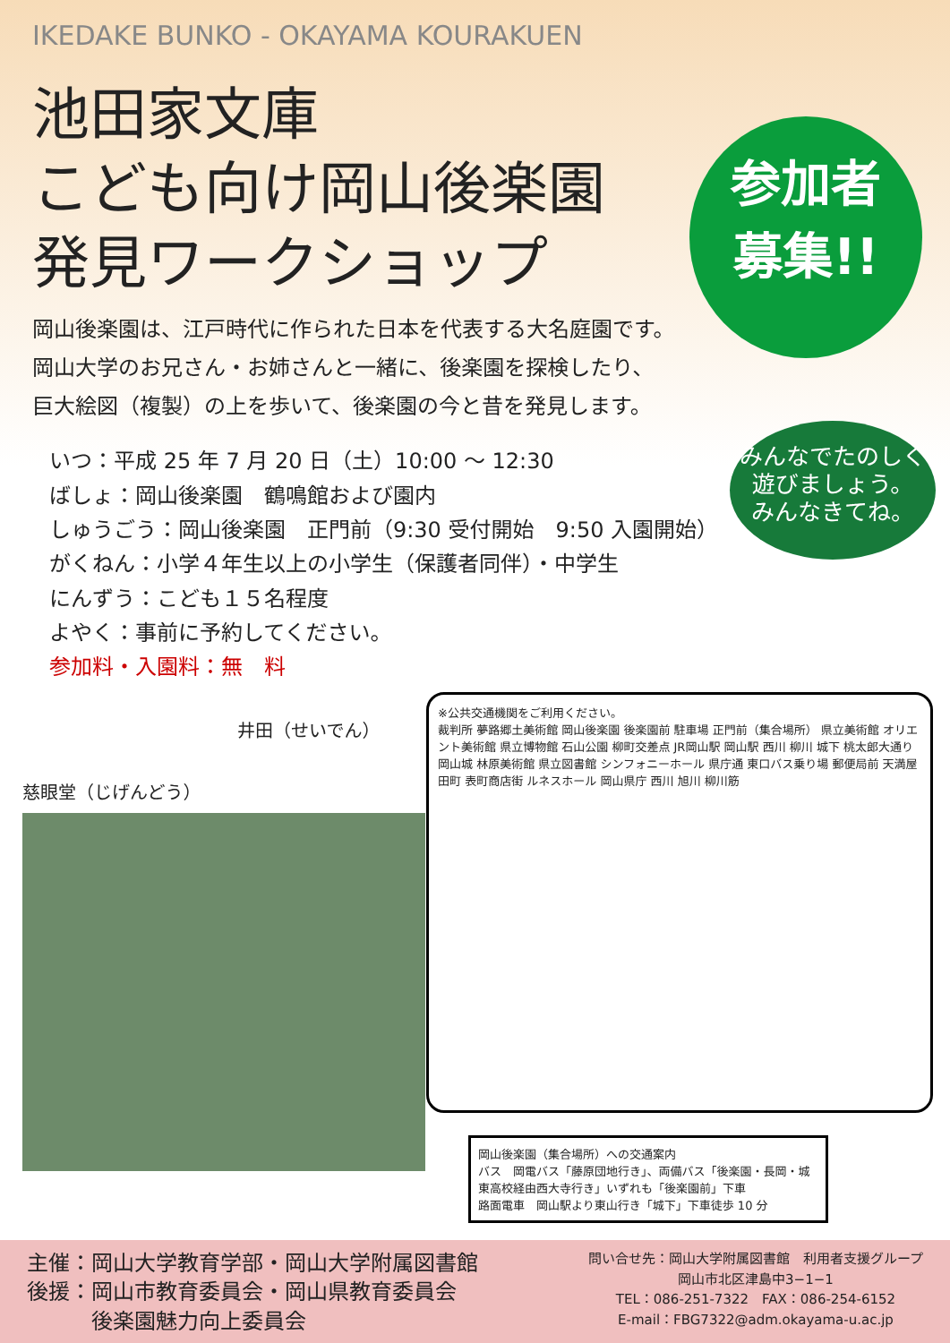IKEDAKE BUNKO - OKAYAMA KOURAKUEN
池田家文庫
こども向け岡山後楽園
発見ワークショップ
岡山後楽園は、江戸時代に作られた日本を代表する大名庭園です。
岡山大学のお兄さん・お姉さんと一緒に、後楽園を探検したり、
巨大絵図（複製）の上を歩いて、後楽園の今と昔を発見します。
いつ：平成 25 年 7 月 20 日（土）10:00 ～ 12:30
ばしょ：岡山後楽園　鶴鳴館および園内
しゅうごう：岡山後楽園　正門前（9:30 受付開始　9:50 入園開始）
がくねん：小学４年生以上の小学生（保護者同伴）・中学生
にんずう：こども１５名程度
よやく：事前に予約してください。
参加料・入園料：無　料
参加者
募集!!
みんなでたのしく
遊びましょう。
みんなきてね。
井田（せいでん）
慈眼堂（じげんどう）
※公共交通機関をご利用ください。
裁判所 夢路郷土美術館 岡山後楽園 後楽園前 駐車場 正門前（集合場所） 県立美術館 オリエント美術館 県立博物館 石山公園 柳町交差点 JR岡山駅 岡山駅 西川 柳川 城下 桃太郎大通り 岡山城 林原美術館 県立図書館 シンフォニーホール 県庁通 東口バス乗り場 郵便局前 天満屋 田町 表町商店街 ルネスホール 岡山県庁 西川 旭川 柳川筋
岡山後楽園（集合場所）への交通案内
バス　岡電バス「藤原団地行き」、両備バス「後楽園・長岡・城東高校経由西大寺行き」いずれも「後楽園前」下車
路面電車　岡山駅より東山行き「城下」下車徒歩 10 分
主催：岡山大学教育学部・岡山大学附属図書館
後援：岡山市教育委員会・岡山県教育委員会
　　　後楽園魅力向上委員会
問い合せ先：岡山大学附属図書館　利用者支援グループ
岡山市北区津島中3−1−1
TEL：086-251-7322　FAX：086-254-6152
E-mail：FBG7322@adm.okayama-u.ac.jp